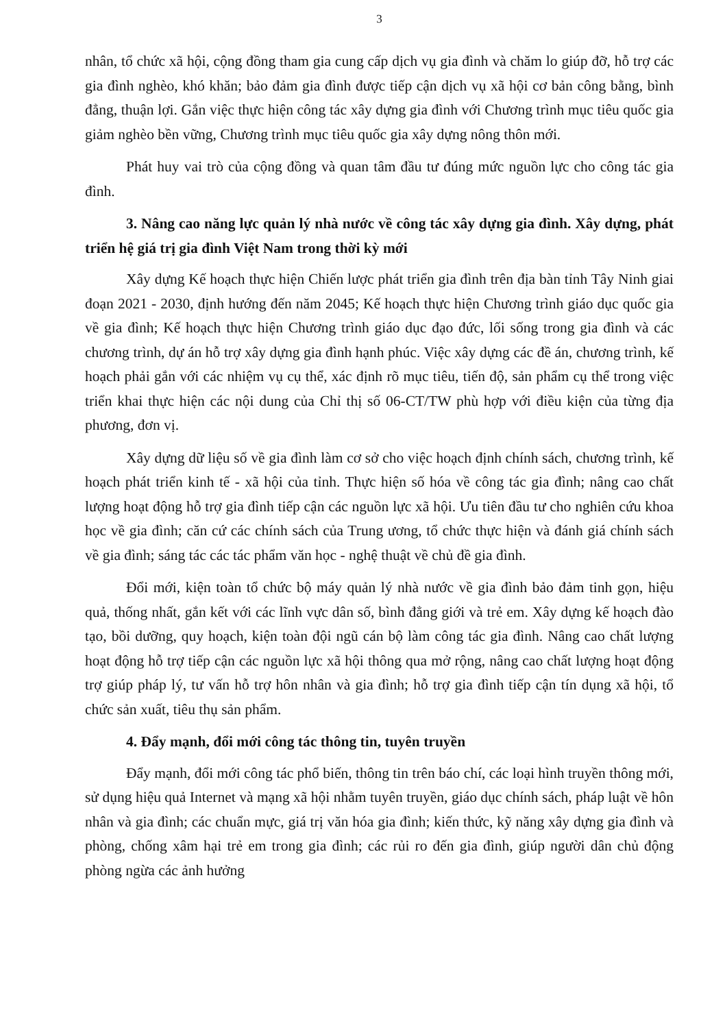3
nhân, tổ chức xã hội, cộng đồng tham gia cung cấp dịch vụ gia đình và chăm lo giúp đỡ, hỗ trợ các gia đình nghèo, khó khăn; bảo đảm gia đình được tiếp cận dịch vụ xã hội cơ bản công bằng, bình đẳng, thuận lợi. Gắn việc thực hiện công tác xây dựng gia đình với Chương trình mục tiêu quốc gia giảm nghèo bền vững, Chương trình mục tiêu quốc gia xây dựng nông thôn mới.
Phát huy vai trò của cộng đồng và quan tâm đầu tư đúng mức nguồn lực cho công tác gia đình.
3. Nâng cao năng lực quản lý nhà nước về công tác xây dựng gia đình. Xây dựng, phát triển hệ giá trị gia đình Việt Nam trong thời kỳ mới
Xây dựng Kế hoạch thực hiện Chiến lược phát triển gia đình trên địa bàn tỉnh Tây Ninh giai đoạn 2021 - 2030, định hướng đến năm 2045; Kế hoạch thực hiện Chương trình giáo dục quốc gia về gia đình; Kế hoạch thực hiện Chương trình giáo dục đạo đức, lối sống trong gia đình và các chương trình, dự án hỗ trợ xây dựng gia đình hạnh phúc. Việc xây dựng các đề án, chương trình, kế hoạch phải gắn với các nhiệm vụ cụ thể, xác định rõ mục tiêu, tiến độ, sản phẩm cụ thể trong việc triển khai thực hiện các nội dung của Chỉ thị số 06-CT/TW phù hợp với điều kiện của từng địa phương, đơn vị.
Xây dựng dữ liệu số về gia đình làm cơ sở cho việc hoạch định chính sách, chương trình, kế hoạch phát triển kinh tế - xã hội của tỉnh. Thực hiện số hóa về công tác gia đình; nâng cao chất lượng hoạt động hỗ trợ gia đình tiếp cận các nguồn lực xã hội. Ưu tiên đầu tư cho nghiên cứu khoa học về gia đình; căn cứ các chính sách của Trung ương, tổ chức thực hiện và đánh giá chính sách về gia đình; sáng tác các tác phẩm văn học - nghệ thuật về chủ đề gia đình.
Đổi mới, kiện toàn tổ chức bộ máy quản lý nhà nước về gia đình bảo đảm tinh gọn, hiệu quả, thống nhất, gắn kết với các lĩnh vực dân số, bình đẳng giới và trẻ em. Xây dựng kế hoạch đào tạo, bồi dưỡng, quy hoạch, kiện toàn đội ngũ cán bộ làm công tác gia đình. Nâng cao chất lượng hoạt động hỗ trợ tiếp cận các nguồn lực xã hội thông qua mở rộng, nâng cao chất lượng hoạt động trợ giúp pháp lý, tư vấn hỗ trợ hôn nhân và gia đình; hỗ trợ gia đình tiếp cận tín dụng xã hội, tổ chức sản xuất, tiêu thụ sản phẩm.
4. Đẩy mạnh, đổi mới công tác thông tin, tuyên truyền
Đẩy mạnh, đổi mới công tác phổ biến, thông tin trên báo chí, các loại hình truyền thông mới, sử dụng hiệu quả Internet và mạng xã hội nhằm tuyên truyền, giáo dục chính sách, pháp luật về hôn nhân và gia đình; các chuẩn mực, giá trị văn hóa gia đình; kiến thức, kỹ năng xây dựng gia đình và phòng, chống xâm hại trẻ em trong gia đình; các rủi ro đến gia đình, giúp người dân chủ động phòng ngừa các ảnh hưởng